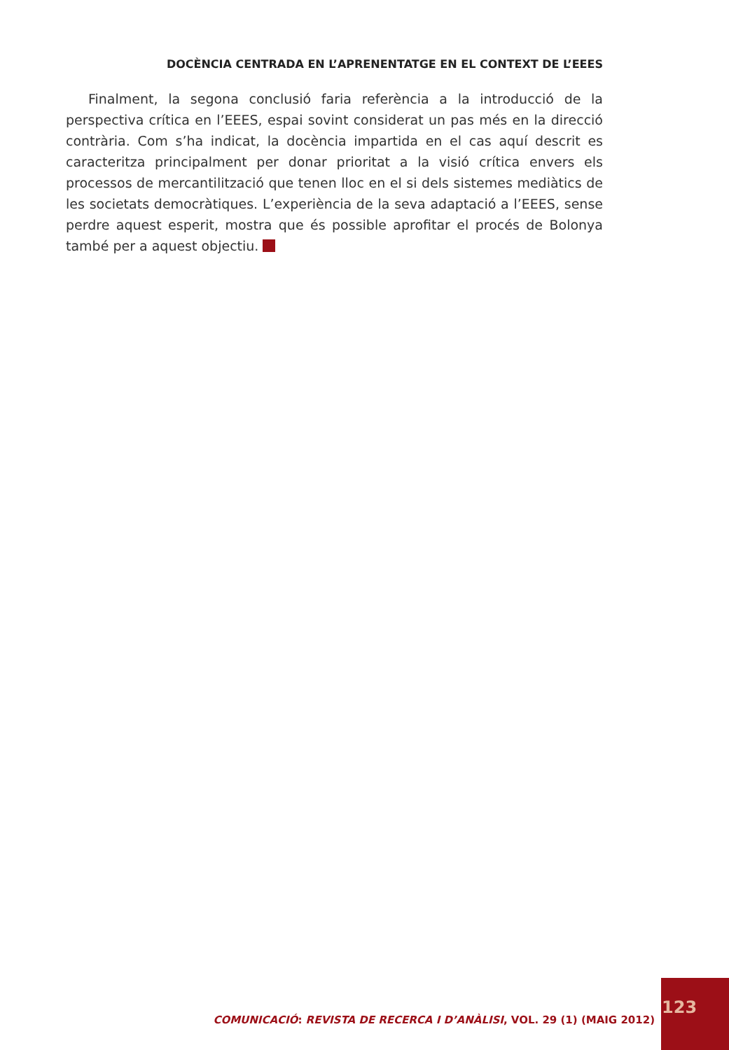DOCÈNCIA CENTRADA EN L’APRENENTATGE EN EL CONTEXT DE L’EEES
Finalment, la segona conclusió faria referència a la introducció de la perspectiva crítica en l’EEES, espai sovint considerat un pas més en la direcció contrària. Com s’ha indicat, la docència impartida en el cas aquí descrit es caracteritza principalment per donar prioritat a la visió crítica envers els processos de mercantilització que tenen lloc en el si dels sistemes mediàtics de les societats democràtiques. L’experiència de la seva adaptació a l’EEES, sense perdre aquest esperit, mostra que és possible aprofitar el procés de Bolonya també per a aquest objectiu.
COMUNICACIÓ: REVISTA DE RECERCA I D’ANÀLISI, VOL. 29 (1) (MAIG 2012)
123